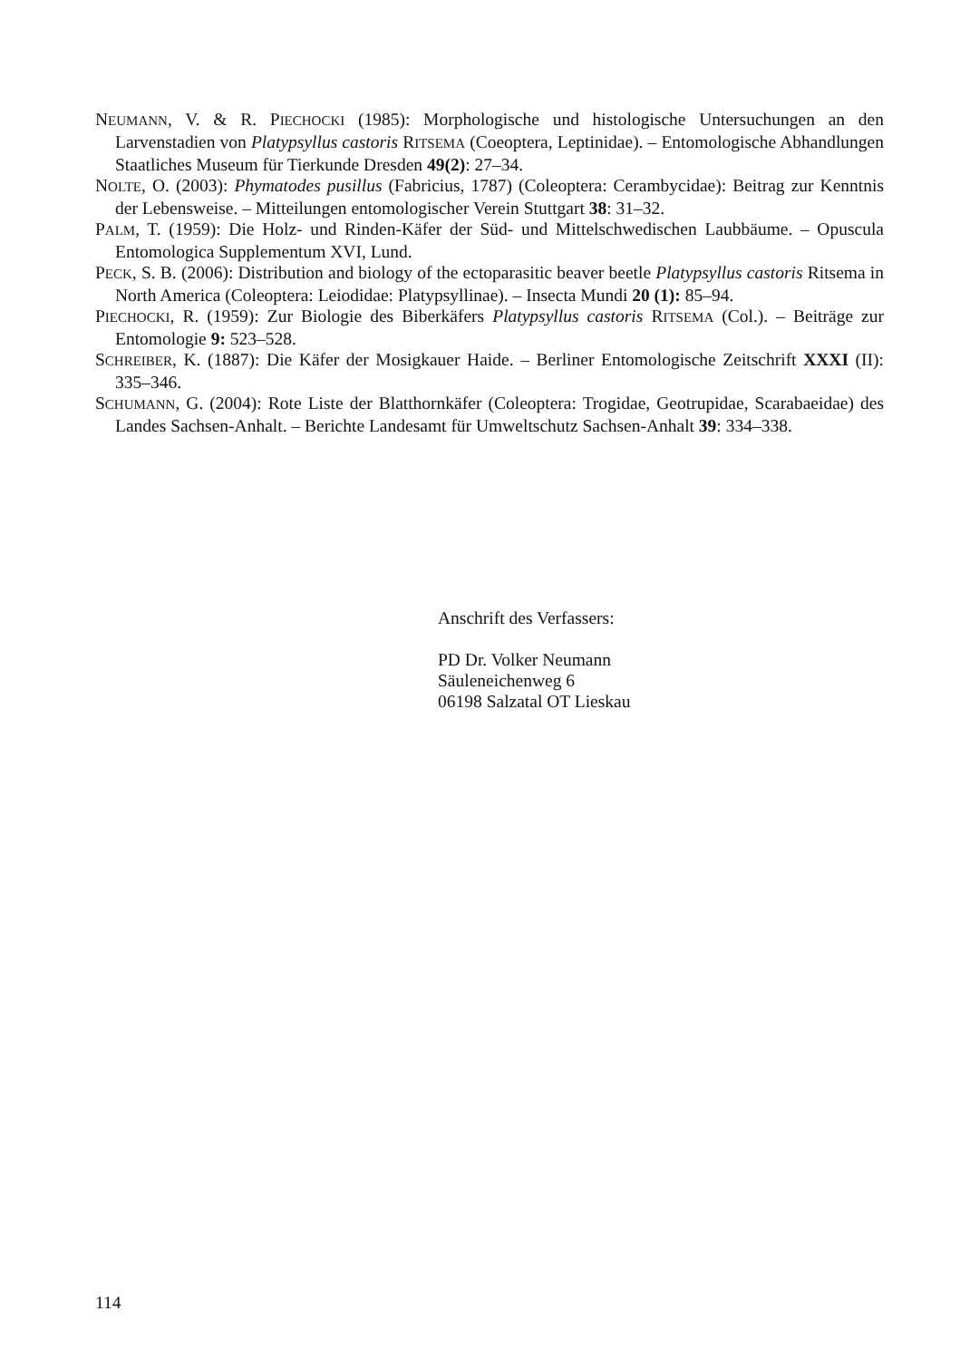NEUMANN, V. & R. PIECHOCKI (1985): Morphologische und histologische Untersuchungen an den Larvenstadien von Platypsyllus castoris RITSEMA (Coeoptera, Leptinidae). – Entomologische Abhandlungen Staatliches Museum für Tierkunde Dresden 49(2): 27–34.
NOLTE, O. (2003): Phymatodes pusillus (Fabricius, 1787) (Coleoptera: Cerambycidae): Beitrag zur Kenntnis der Lebensweise. – Mitteilungen entomologischer Verein Stuttgart 38: 31–32.
PALM, T. (1959): Die Holz- und Rinden-Käfer der Süd- und Mittelschwedischen Laubbäume. – Opuscula Entomologica Supplementum XVI, Lund.
PECK, S. B. (2006): Distribution and biology of the ectoparasitic beaver beetle Platypsyllus castoris Ritsema in North America (Coleoptera: Leiodidae: Platypsyllinae). – Insecta Mundi 20 (1): 85–94.
PIECHOCKI, R. (1959): Zur Biologie des Biberkäfers Platypsyllus castoris RITSEMA (Col.). – Beiträge zur Entomologie 9: 523–528.
SCHREIBER, K. (1887): Die Käfer der Mosigkauer Haide. – Berliner Entomologische Zeitschrift XXXI (II): 335–346.
SCHUMANN, G. (2004): Rote Liste der Blatthornkäfer (Coleoptera: Trogidae, Geotrupidae, Scarabaeidae) des Landes Sachsen-Anhalt. – Berichte Landesamt für Umweltschutz Sachsen-Anhalt 39: 334–338.
Anschrift des Verfassers:
PD Dr. Volker Neumann
Säuleneichenweg 6
06198 Salzatal OT Lieskau
114